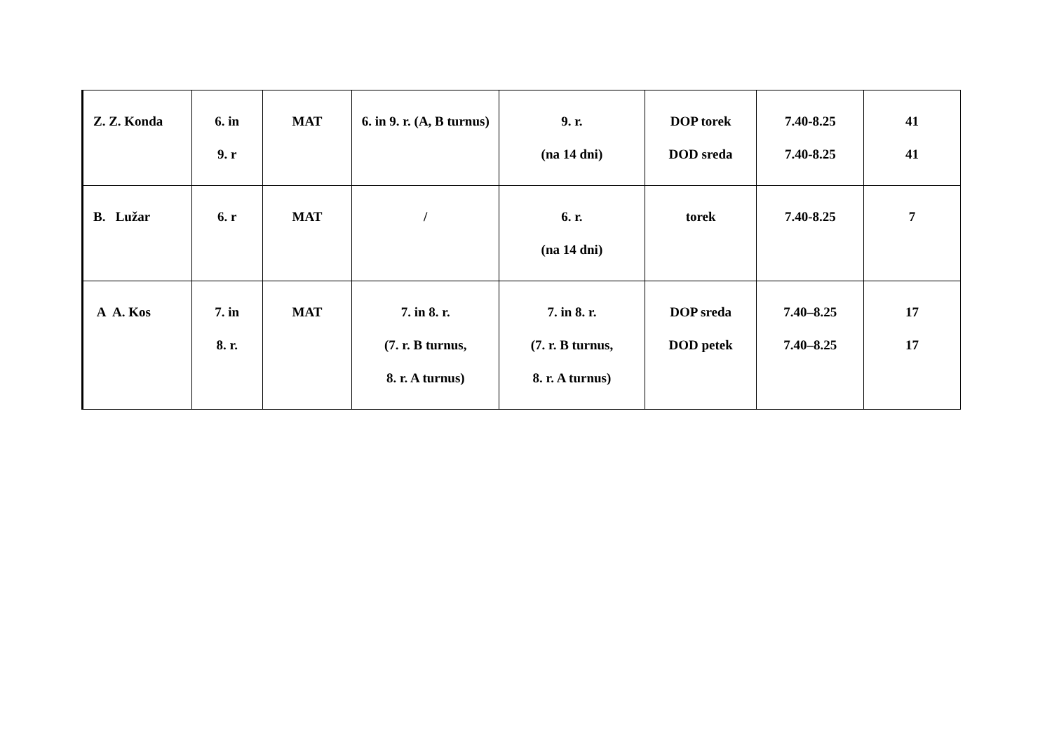| Z. Z. Konda | 6. in 9. r | MAT | 6. in 9. r. (A, B turnus) | 9. r. (na 14 dni) | DOP torek DOD sreda | 7.40-8.25 7.40-8.25 | 41 41 |
| B. Lužar | 6. r | MAT | / | 6. r. (na 14 dni) | torek | 7.40-8.25 | 7 |
| A A. Kos | 7. in 8. r. | MAT | 7. in 8. r. (7. r. B turnus, 8. r. A turnus) | 7. in 8. r. (7. r. B turnus, 8. r. A turnus) | DOP sreda DOD petek | 7.40–8.25 7.40–8.25 | 17 17 |